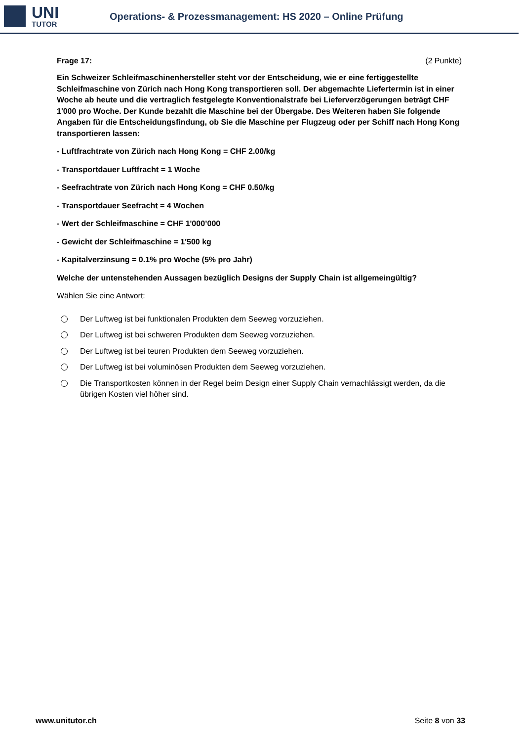UNI
TUTOR
Operations- & Prozessmanagement: HS 2020 – Online Prüfung
Frage 17: (2 Punkte)
Ein Schweizer Schleifmaschinenhersteller steht vor der Entscheidung, wie er eine fertiggestellte Schleifmaschine von Zürich nach Hong Kong transportieren soll. Der abgemachte Liefertermin ist in einer Woche ab heute und die vertraglich festgelegte Konventionalstrafe bei Lieferverzögerungen beträgt CHF 1'000 pro Woche. Der Kunde bezahlt die Maschine bei der Übergabe. Des Weiteren haben Sie folgende Angaben für die Entscheidungsfindung, ob Sie die Maschine per Flugzeug oder per Schiff nach Hong Kong transportieren lassen:
- Luftfrachtrate von Zürich nach Hong Kong = CHF 2.00/kg
- Transportdauer Luftfracht = 1 Woche
- Seefrachtrate von Zürich nach Hong Kong = CHF 0.50/kg
- Transportdauer Seefracht = 4 Wochen
- Wert der Schleifmaschine = CHF 1'000’000
- Gewicht der Schleifmaschine = 1'500 kg
- Kapitalverzinsung = 0.1% pro Woche (5% pro Jahr)
Welche der untenstehenden Aussagen bezüglich Designs der Supply Chain ist allgemeingültig?
Wählen Sie eine Antwort:
Der Luftweg ist bei funktionalen Produkten dem Seeweg vorzuziehen.
Der Luftweg ist bei schweren Produkten dem Seeweg vorzuziehen.
Der Luftweg ist bei teuren Produkten dem Seeweg vorzuziehen.
Der Luftweg ist bei voluminösen Produkten dem Seeweg vorzuziehen.
Die Transportkosten können in der Regel beim Design einer Supply Chain vernachlässigt werden, da die übrigen Kosten viel höher sind.
www.unitutor.ch Seite 8 von 33